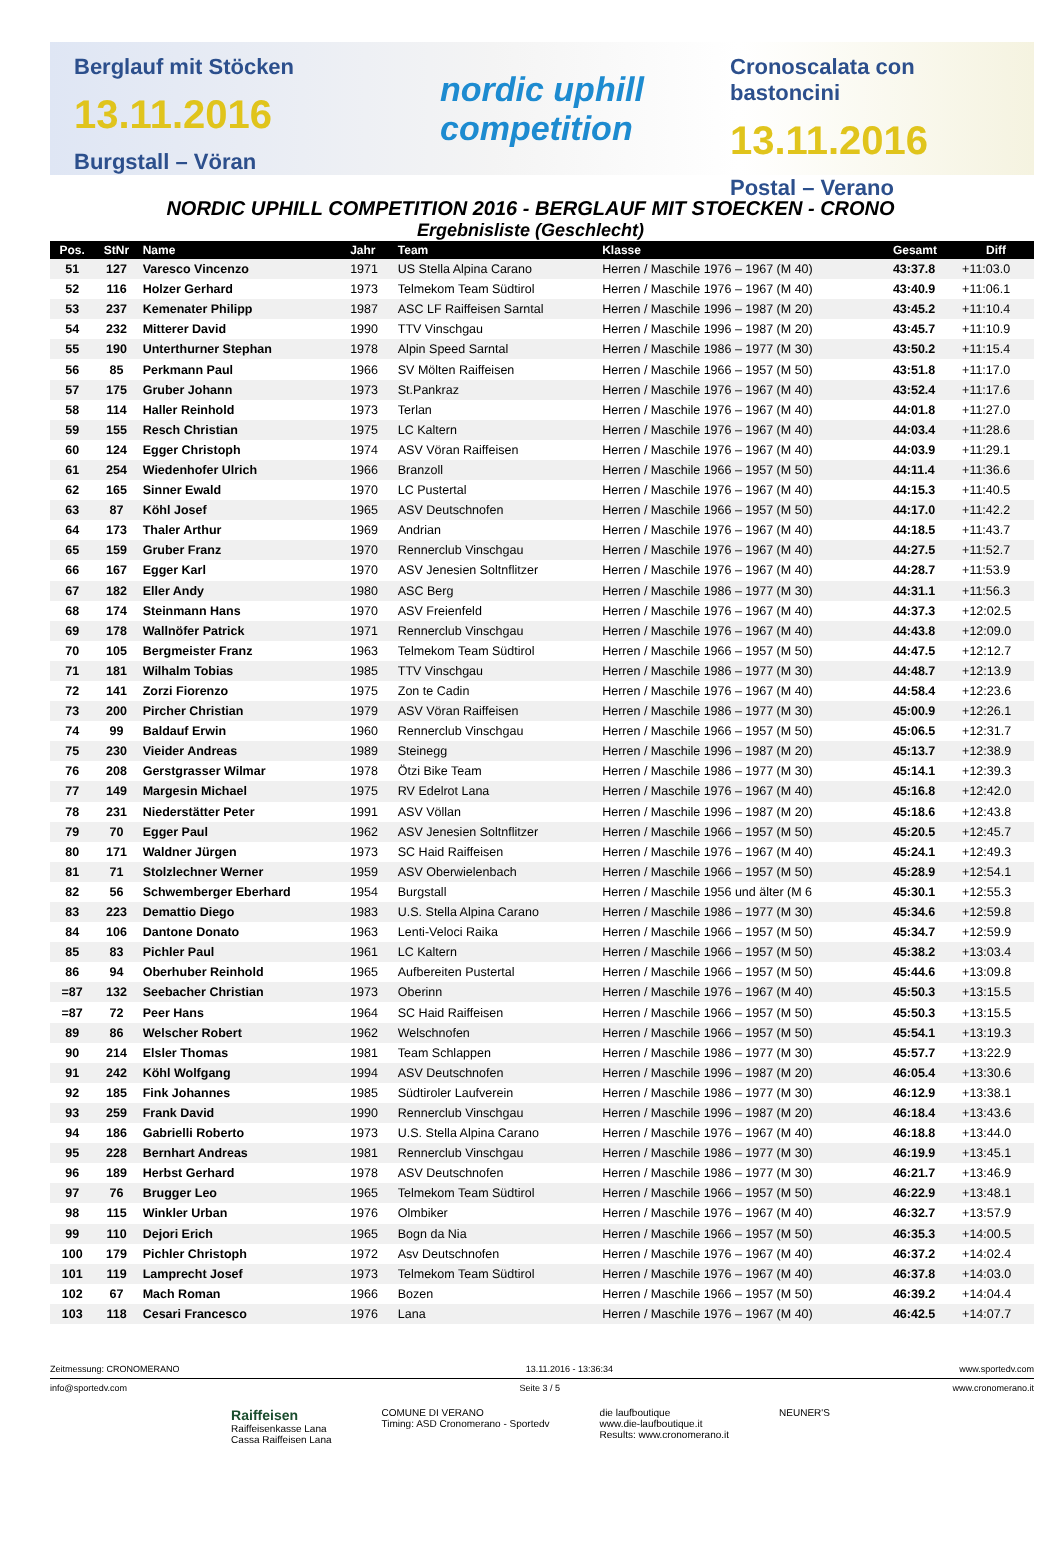Berglauf mit Stöcken
13.11.2016
Burgstall – Vöran
nordic uphill
competition
Cronoscalata con bastoncini
13.11.2016
Postal – Verano
NORDIC UPHILL COMPETITION 2016 - BERGLAUF MIT STOECKEN - CRONO
Ergebnisliste (Geschlecht)
| Pos. | StNr | Name | Jahr | Team | Klasse | Gesamt | Diff |
| --- | --- | --- | --- | --- | --- | --- | --- |
| 51 | 127 | Varesco Vincenzo | 1971 | US Stella Alpina Carano | Herren / Maschile 1976 – 1967 (M 40) | 43:37.8 | +11:03.0 |
| 52 | 116 | Holzer Gerhard | 1973 | Telmekom Team Südtirol | Herren / Maschile 1976 – 1967 (M 40) | 43:40.9 | +11:06.1 |
| 53 | 237 | Kemenater Philipp | 1987 | ASC LF Raiffeisen Sarntal | Herren / Maschile 1996 – 1987 (M 20) | 43:45.2 | +11:10.4 |
| 54 | 232 | Mitterer David | 1990 | TTV Vinschgau | Herren / Maschile 1996 – 1987 (M 20) | 43:45.7 | +11:10.9 |
| 55 | 190 | Unterthurner Stephan | 1978 | Alpin Speed Sarntal | Herren / Maschile 1986 – 1977 (M 30) | 43:50.2 | +11:15.4 |
| 56 | 85 | Perkmann Paul | 1966 | SV Mölten Raiffeisen | Herren / Maschile 1966 – 1957 (M 50) | 43:51.8 | +11:17.0 |
| 57 | 175 | Gruber Johann | 1973 | St.Pankraz | Herren / Maschile 1976 – 1967 (M 40) | 43:52.4 | +11:17.6 |
| 58 | 114 | Haller Reinhold | 1973 | Terlan | Herren / Maschile 1976 – 1967 (M 40) | 44:01.8 | +11:27.0 |
| 59 | 155 | Resch Christian | 1975 | LC Kaltern | Herren / Maschile 1976 – 1967 (M 40) | 44:03.4 | +11:28.6 |
| 60 | 124 | Egger Christoph | 1974 | ASV Vöran Raiffeisen | Herren / Maschile 1976 – 1967 (M 40) | 44:03.9 | +11:29.1 |
| 61 | 254 | Wiedenhofer Ulrich | 1966 | Branzoll | Herren / Maschile 1966 – 1957 (M 50) | 44:11.4 | +11:36.6 |
| 62 | 165 | Sinner Ewald | 1970 | LC Pustertal | Herren / Maschile 1976 – 1967 (M 40) | 44:15.3 | +11:40.5 |
| 63 | 87 | Köhl Josef | 1965 | ASV Deutschnofen | Herren / Maschile 1966 – 1957 (M 50) | 44:17.0 | +11:42.2 |
| 64 | 173 | Thaler Arthur | 1969 | Andrian | Herren / Maschile 1976 – 1967 (M 40) | 44:18.5 | +11:43.7 |
| 65 | 159 | Gruber Franz | 1970 | Rennerclub Vinschgau | Herren / Maschile 1976 – 1967 (M 40) | 44:27.5 | +11:52.7 |
| 66 | 167 | Egger Karl | 1970 | ASV Jenesien Soltnflitzer | Herren / Maschile 1976 – 1967 (M 40) | 44:28.7 | +11:53.9 |
| 67 | 182 | Eller Andy | 1980 | ASC Berg | Herren / Maschile 1986 – 1977 (M 30) | 44:31.1 | +11:56.3 |
| 68 | 174 | Steinmann Hans | 1970 | ASV Freienfeld | Herren / Maschile 1976 – 1967 (M 40) | 44:37.3 | +12:02.5 |
| 69 | 178 | Wallnöfer Patrick | 1971 | Rennerclub Vinschgau | Herren / Maschile 1976 – 1967 (M 40) | 44:43.8 | +12:09.0 |
| 70 | 105 | Bergmeister Franz | 1963 | Telmekom Team Südtirol | Herren / Maschile 1966 – 1957 (M 50) | 44:47.5 | +12:12.7 |
| 71 | 181 | Wilhalm Tobias | 1985 | TTV Vinschgau | Herren / Maschile 1986 – 1977 (M 30) | 44:48.7 | +12:13.9 |
| 72 | 141 | Zorzi Fiorenzo | 1975 | Zon te Cadin | Herren / Maschile 1976 – 1967 (M 40) | 44:58.4 | +12:23.6 |
| 73 | 200 | Pircher Christian | 1979 | ASV Vöran Raiffeisen | Herren / Maschile 1986 – 1977 (M 30) | 45:00.9 | +12:26.1 |
| 74 | 99 | Baldauf Erwin | 1960 | Rennerclub Vinschgau | Herren / Maschile 1966 – 1957 (M 50) | 45:06.5 | +12:31.7 |
| 75 | 230 | Vieider Andreas | 1989 | Steinegg | Herren / Maschile 1996 – 1987 (M 20) | 45:13.7 | +12:38.9 |
| 76 | 208 | Gerstgrasser Wilmar | 1978 | Ötzi Bike Team | Herren / Maschile 1986 – 1977 (M 30) | 45:14.1 | +12:39.3 |
| 77 | 149 | Margesin Michael | 1975 | RV Edelrot Lana | Herren / Maschile 1976 – 1967 (M 40) | 45:16.8 | +12:42.0 |
| 78 | 231 | Niederstätter Peter | 1991 | ASV Völlan | Herren / Maschile 1996 – 1987 (M 20) | 45:18.6 | +12:43.8 |
| 79 | 70 | Egger Paul | 1962 | ASV Jenesien Soltnflitzer | Herren / Maschile 1966 – 1957 (M 50) | 45:20.5 | +12:45.7 |
| 80 | 171 | Waldner Jürgen | 1973 | SC Haid Raiffeisen | Herren / Maschile 1976 – 1967 (M 40) | 45:24.1 | +12:49.3 |
| 81 | 71 | Stolzlechner Werner | 1959 | ASV Oberwielenbach | Herren / Maschile 1966 – 1957 (M 50) | 45:28.9 | +12:54.1 |
| 82 | 56 | Schwemberger Eberhard | 1954 | Burgstall | Herren / Maschile 1956 und älter (M 6 | 45:30.1 | +12:55.3 |
| 83 | 223 | Demattio Diego | 1983 | U.S. Stella Alpina Carano | Herren / Maschile 1986 – 1977 (M 30) | 45:34.6 | +12:59.8 |
| 84 | 106 | Dantone Donato | 1963 | Lenti-Veloci Raika | Herren / Maschile 1966 – 1957 (M 50) | 45:34.7 | +12:59.9 |
| 85 | 83 | Pichler Paul | 1961 | LC Kaltern | Herren / Maschile 1966 – 1957 (M 50) | 45:38.2 | +13:03.4 |
| 86 | 94 | Oberhuber Reinhold | 1965 | Aufbereiten Pustertal | Herren / Maschile 1966 – 1957 (M 50) | 45:44.6 | +13:09.8 |
| =87 | 132 | Seebacher Christian | 1973 | Oberinn | Herren / Maschile 1976 – 1967 (M 40) | 45:50.3 | +13:15.5 |
| =87 | 72 | Peer Hans | 1964 | SC Haid Raiffeisen | Herren / Maschile 1966 – 1957 (M 50) | 45:50.3 | +13:15.5 |
| 89 | 86 | Welscher Robert | 1962 | Welschnofen | Herren / Maschile 1966 – 1957 (M 50) | 45:54.1 | +13:19.3 |
| 90 | 214 | Elsler Thomas | 1981 | Team Schlappen | Herren / Maschile 1986 – 1977 (M 30) | 45:57.7 | +13:22.9 |
| 91 | 242 | Köhl Wolfgang | 1994 | ASV Deutschnofen | Herren / Maschile 1996 – 1987 (M 20) | 46:05.4 | +13:30.6 |
| 92 | 185 | Fink Johannes | 1985 | Südtiroler Laufverein | Herren / Maschile 1986 – 1977 (M 30) | 46:12.9 | +13:38.1 |
| 93 | 259 | Frank David | 1990 | Rennerclub Vinschgau | Herren / Maschile 1996 – 1987 (M 20) | 46:18.4 | +13:43.6 |
| 94 | 186 | Gabrielli Roberto | 1973 | U.S. Stella Alpina Carano | Herren / Maschile 1976 – 1967 (M 40) | 46:18.8 | +13:44.0 |
| 95 | 228 | Bernhart Andreas | 1981 | Rennerclub Vinschgau | Herren / Maschile 1986 – 1977 (M 30) | 46:19.9 | +13:45.1 |
| 96 | 189 | Herbst Gerhard | 1978 | ASV Deutschnofen | Herren / Maschile 1986 – 1977 (M 30) | 46:21.7 | +13:46.9 |
| 97 | 76 | Brugger Leo | 1965 | Telmekom Team Südtirol | Herren / Maschile 1966 – 1957 (M 50) | 46:22.9 | +13:48.1 |
| 98 | 115 | Winkler Urban | 1976 | Olmbiker | Herren / Maschile 1976 – 1967 (M 40) | 46:32.7 | +13:57.9 |
| 99 | 110 | Dejori Erich | 1965 | Bogn da Nia | Herren / Maschile 1966 – 1957 (M 50) | 46:35.3 | +14:00.5 |
| 100 | 179 | Pichler Christoph | 1972 | Asv Deutschnofen | Herren / Maschile 1976 – 1967 (M 40) | 46:37.2 | +14:02.4 |
| 101 | 119 | Lamprecht Josef | 1973 | Telmekom Team Südtirol | Herren / Maschile 1976 – 1967 (M 40) | 46:37.8 | +14:03.0 |
| 102 | 67 | Mach Roman | 1966 | Bozen | Herren / Maschile 1966 – 1957 (M 50) | 46:39.2 | +14:04.4 |
| 103 | 118 | Cesari Francesco | 1976 | Lana | Herren / Maschile 1976 – 1967 (M 40) | 46:42.5 | +14:07.7 |
Zeitmessung: CRONOMERANO 13.11.2016 - 13:36:34 www.sportedv.com
info@sportedv.com Seite 3 / 5 www.cronomerano.it
Raiffeisen
Raiffeisenkasse Lana
Cassa Raiffeisen Lana
COMUNE DI VERANO
Timing: ASD Cronomerano - Sportedv
die laufboutique
www.die-laufboutique.it
Results: www.cronomerano.it
NEUNER'S